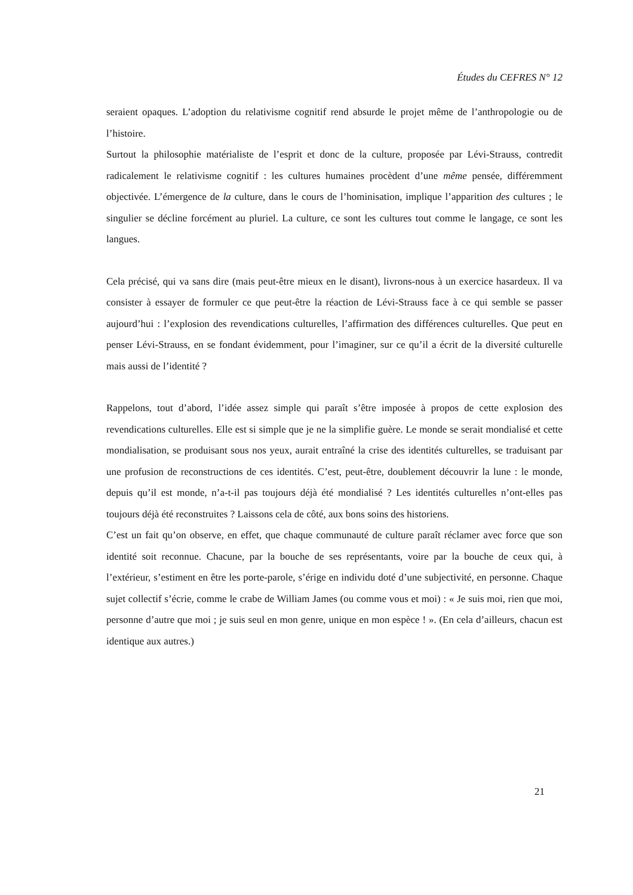Études du CEFRES N° 12
seraient opaques. L’adoption du relativisme cognitif rend absurde le projet même de l’anthropologie ou de l’histoire.
Surtout la philosophie matérialiste de l’esprit et donc de la culture, proposée par Lévi-Strauss, contredit radicalement le relativisme cognitif : les cultures humaines procèdent d’une même pensée, différemment objectivée. L’émergence de la culture, dans le cours de l’hominisation, implique l’apparition des cultures ; le singulier se décline forcément au pluriel. La culture, ce sont les cultures tout comme le langage, ce sont les langues.
Cela précisé, qui va sans dire (mais peut-être mieux en le disant), livrons-nous à un exercice hasardeux. Il va consister à essayer de formuler ce que peut-être la réaction de Lévi-Strauss face à ce qui semble se passer aujourd’hui : l’explosion des revendications culturelles, l’affirmation des différences culturelles. Que peut en penser Lévi-Strauss, en se fondant évidemment, pour l’imaginer, sur ce qu’il a écrit de la diversité culturelle mais aussi de l’identité ?
Rappelons, tout d’abord, l’idée assez simple qui paraît s’être imposée à propos de cette explosion des revendications culturelles. Elle est si simple que je ne la simplifie guère. Le monde se serait mondialisé et cette mondialisation, se produisant sous nos yeux, aurait entraîné la crise des identités culturelles, se traduisant par une profusion de reconstructions de ces identités. C’est, peut-être, doublement découvrir la lune : le monde, depuis qu’il est monde, n’a-t-il pas toujours déjà été mondialisé ? Les identités culturelles n’ont-elles pas toujours déjà été reconstruites ? Laissons cela de côté, aux bons soins des historiens.
C’est un fait qu’on observe, en effet, que chaque communauté de culture paraît réclamer avec force que son identité soit reconnue. Chacune, par la bouche de ses représentants, voire par la bouche de ceux qui, à l’extérieur, s’estiment en être les porte-parole, s’érige en individu doté d’une subjectivité, en personne. Chaque sujet collectif s’écrie, comme le crabe de William James (ou comme vous et moi) : « Je suis moi, rien que moi, personne d’autre que moi ; je suis seul en mon genre, unique en mon espèce ! ». (En cela d’ailleurs, chacun est identique aux autres.)
21